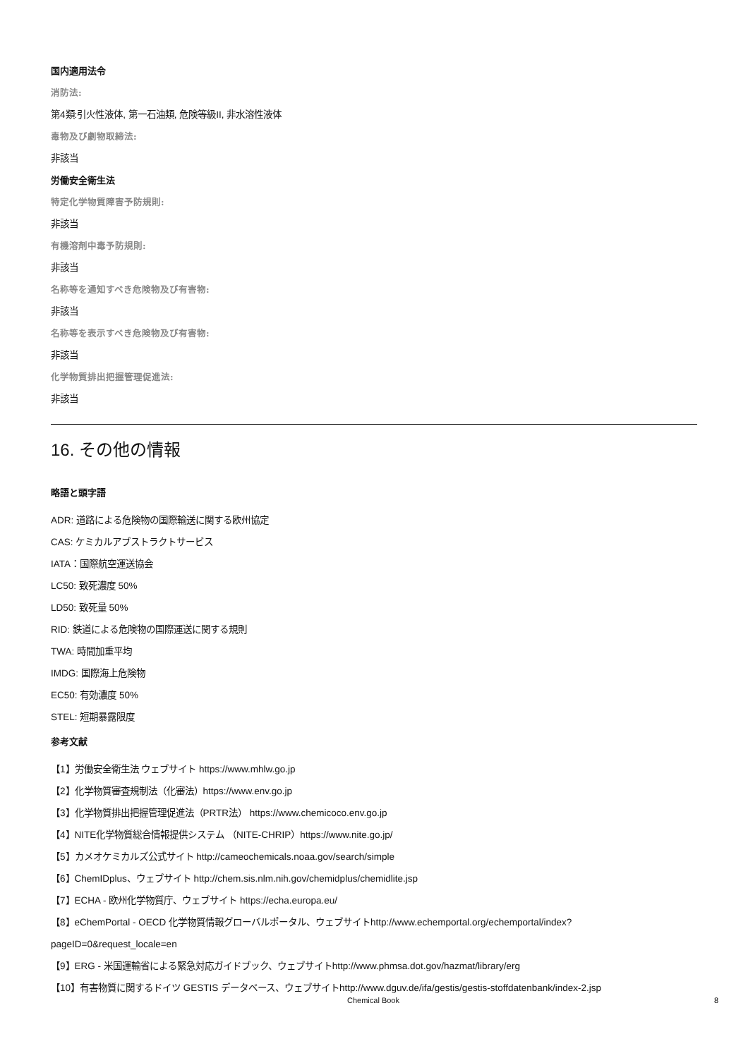国内適用法令
消防法:
第4類:引火性液体, 第一石油類, 危険等級II, 非水溶性液体
毒物及び劇物取締法:
非該当
労働安全衛生法
特定化学物質障害予防規則:
非該当
有機溶剤中毒予防規則:
非該当
名称等を通知すべき危険物及び有害物:
非該当
名称等を表示すべき危険物及び有害物:
非該当
化学物質排出把握管理促進法:
非該当
16. その他の情報
略語と頭字語
ADR: 道路による危険物の国際輸送に関する欧州協定
CAS: ケミカルアブストラクトサービス
IATA：国際航空運送協会
LC50: 致死濃度 50%
LD50: 致死量 50%
RID: 鉄道による危険物の国際運送に関する規則
TWA: 時間加重平均
IMDG: 国際海上危険物
EC50: 有効濃度 50%
STEL: 短期暴露限度
参考文献
【1】労働安全衛生法 ウェブサイト https://www.mhlw.go.jp
【2】化学物質審査規制法（化審法）https://www.env.go.jp
【3】化学物質排出把握管理促進法（PRTR法） https://www.chemicoco.env.go.jp
【4】NITE化学物質総合情報提供システム （NITE-CHRIP）https://www.nite.go.jp/
【5】カメオケミカルズ公式サイト http://cameochemicals.noaa.gov/search/simple
【6】ChemIDplus、ウェブサイト http://chem.sis.nlm.nih.gov/chemidplus/chemidlite.jsp
【7】ECHA - 欧州化学物質庁、ウェブサイト https://echa.europa.eu/
【8】eChemPortal - OECD 化学物質情報グローバルポータル、ウェブサイトhttp://www.echemportal.org/echemportal/index?
pageID=0&request_locale=en
【9】ERG - 米国運輸省による緊急対応ガイドブック、ウェブサイトhttp://www.phmsa.dot.gov/hazmat/library/erg
【10】有害物質に関するドイツ GESTIS データベース、ウェブサイトhttp://www.dguv.de/ifa/gestis/gestis-stoffdatenbank/index-2.jsp
Chemical Book 8